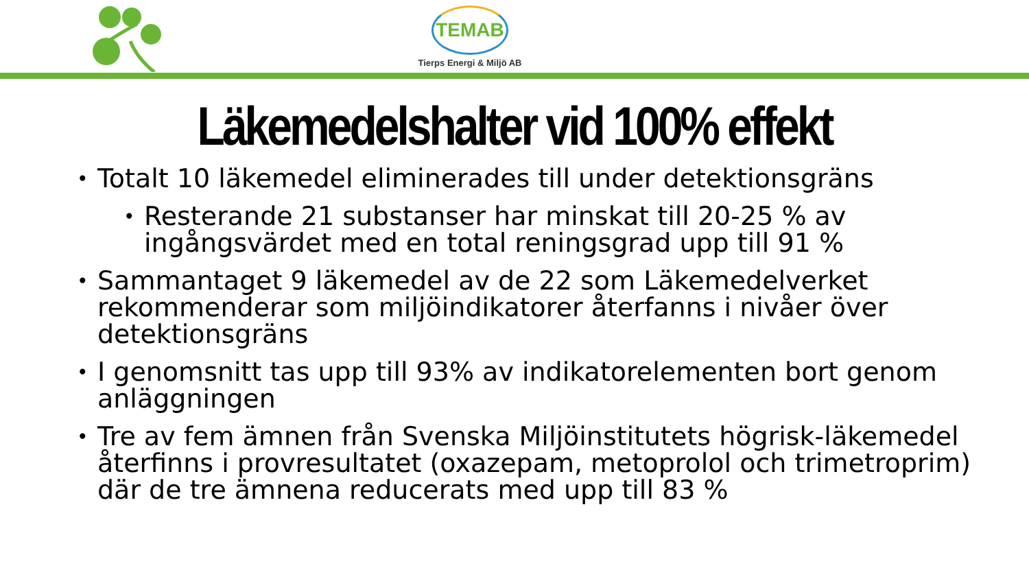TEMAB
Tierps Energi & Miljö AB
Läkemedelshalter vid 100% effekt
Totalt 10 läkemedel eliminerades till under detektionsgräns
Resterande 21 substanser har minskat till 20-25 % av ingångsvärdet med en total reningsgrad upp till 91 %
Sammantaget 9 läkemedel av de 22 som Läkemedelverket rekommenderar som miljöindikatorer återfanns i nivåer över detektionsgräns
I genomsnitt tas upp till 93% av indikatorelementen bort genom anläggningen
Tre av fem ämnen från Svenska Miljöinstitutets högrisk-läkemedel återfinns i provresultatet (oxazepam, metoprolol och trimetroprim) där de tre ämnena reducerats med upp till 83 %